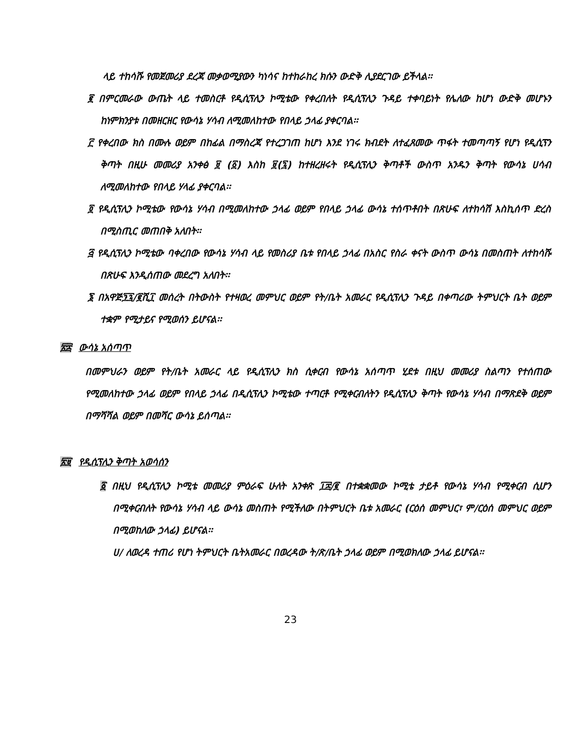ላይ ተከሳሹ የመጀመሪያ ደረጃ መቃወሚያውን ካነሳና ከተከራከረ ክሱን ውድቅ ሊያደርገው ይችላል፡፡
፪ በምርመራው ውጤት ላይ ተመስርቶ የዲሲፕሊን ኮሚቴው የቀረበለት የዲሲፕሊን ጉዳይ ተቀባይነት የሌለው ከሆነ ውድቅ መሆኑን ከነምክንያቱ በመዘርዘር የውሳኔ ሃሳብ ለሚመለከተው የበላይ ኃላፊ ያቀርባል፡፡
፫ የቀረበው ክስ በሙሉ ወይም በከፊል በማስረጃ የተረጋገጠ ከሆነ እንደ ነገሩ ክብደት ለተፈጸመው ጥፋት ተመጣጣኝ የሆነ የዲሲፕን ቅጣት በዚሁ መመሪያ አንቀፅ ፱ (፩) እስከ ፱(፯) ከተዘረዘሩት የዲሲፕሊን ቅጣቶች ውስጥ አንዱን ቅጣት የውሳኔ ሀሳብ ለሚመለከተው የበላይ ሃላፊ ያቀርባል፡፡
፬ የዲሲፕሊን ኮሚቴው የውሳኔ ሃሳብ በሚመለከተው ኃላፊ ወይም የበላይ ኃላፊ ውሳኔ ተሰጥቶበት በጽሁፍ ለተከሳሽ እስኪሰጥ ድረስ በሚስጢር መጠበቅ አለበት፡፡
፭ የዲሲፕሊን ኮሚቴው ባቀረበው የውሳኔ ሃሳብ ላይ የመስሪያ ቤቱ የበላይ ኃላፊ በአስር የስራ ቀናት ውስጥ ውሳኔ በመስጠት ለተከሳሹ በጽሁፍ እንዲሰጠው መደረግ አለበት፡፡
፮ በአዋጅ፺፯/፪ሺ፲ መሰረት በትውስት የተዛወረ መምህር ወይም የት/ቤት አመራር የዲሲፕሊን ጉዳይ በቀጣሪው ትምህርት ቤት ወይም ተቋም የሚታይና የሚወሰን ይሆናል፡፡
፳፰ ውሳኔ አሰጣጥ
በመምህራን ወይም የት/ቤት አመራር ላይ የዲሲፕሊን ክስ ሲቀርብ የውሳኔ አሰጣጥ ሂደቱ በዚህ መመሪያ ስልጣን የተሰጠው የሚመለከተው ኃላፊ ወይም የበላይ ኃላፊ በዲሲፕሊን ኮሚቴው ተጣርቶ የሚቀርብለትን የዲሲፕሊን ቅጣት የውሳኔ ሃሳብ በማጽደቅ ወይም በማሻሻል ወይም በመሻር ውሳኔ ይሰጣል፡፡
፳፱ የዲሲፕሊን ቅጣት አወሳሰን
፩ በዚህ የዲሲፕሊን ኮሚቴ መመሪያ ምዕራፍ ሁለት አንቀጽ ፲፰/፪ በተቋቋመው ኮሚቴ ታይቶ የውሳኔ ሃሳብ የሚቀርብ ሲሆን በሚቀርብለት የውሳኔ ሃሳብ ላይ ውሳኔ መስጠት የሚችለው በትምህርት ቤቱ አመራር (ርዕሰ መምህር፣ ም/ርዕሰ መምህር ወይም በሚወከለው ኃላፊ) ይሆናል፡፡
ሀ/ ለወረዳ ተጠሪ የሆነ ትምህርት ቤትአመራር በወረዳው ት/ጽ/ቤት ኃላፊ ወይም በሚወክለው ኃላፊ ይሆናል፡፡
23